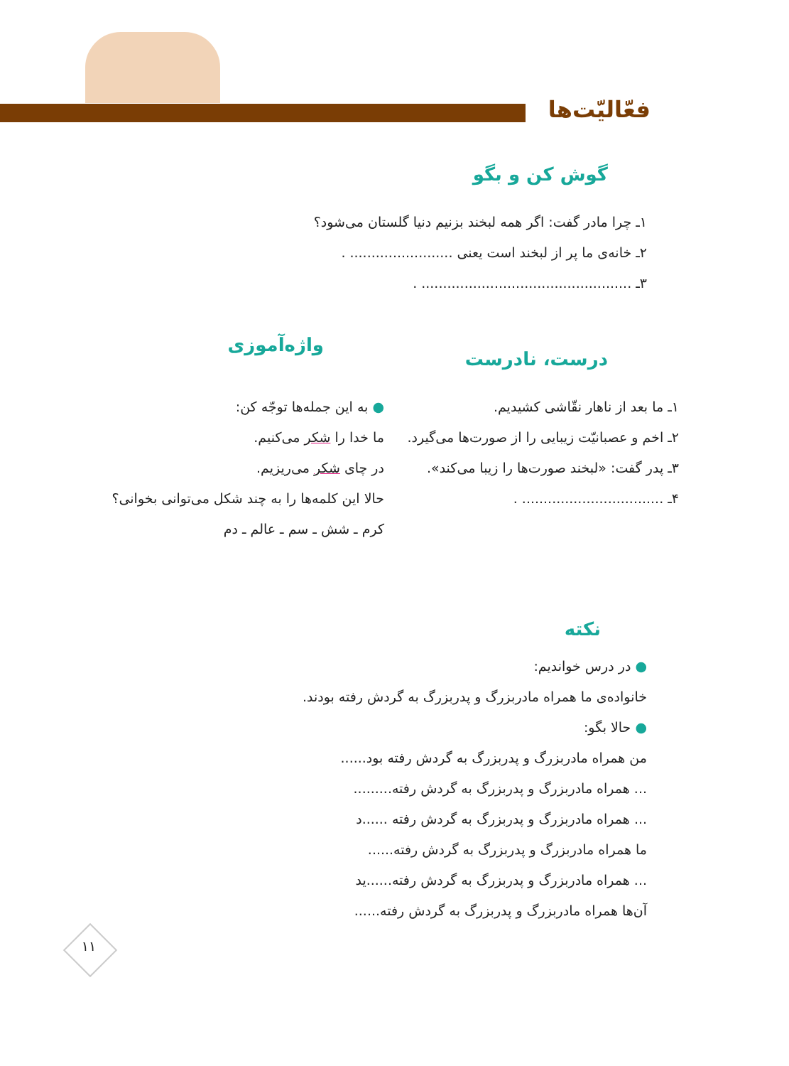فعّالیّت‌ها
گوش کن و بگو
۱ـ چرا مادر گفت: اگر همه لبخند بزنیم دنیا گلستان می‌شود؟
۲ـ خانه‌ی ما پر از لبخند است یعنی ........................ .
۳ـ ................................................. .
درست، نادرست
واژه‌آموزی
۱ـ ما بعد از ناهار نقّاشی کشیدیم.
۲ـ اخم و عصبانیّت زیبایی را از صورت‌ها می‌گیرد.
۳ـ پدر گفت: «لبخند صورت‌ها را زیبا می‌کند».
۴ـ ................................. .
● به این جمله‌ها توجّه کن:
ما خدا را شکر می‌کنیم.
در چای شکر می‌ریزیم.
حالا این کلمه‌ها را به چند شکل می‌توانی بخوانی؟
کرم ـ شش ـ سم ـ عالم ـ دم
نکته
● در درس خواندیم:
خانواده‌ی ما همراه مادربزرگ و پدربزرگ به گردش رفته بودند.
● حالا بگو:
من همراه مادربزرگ و پدربزرگ به گردش رفته بود......
... همراه مادربزرگ و پدربزرگ به گردش رفته.........
... همراه مادربزرگ و پدربزرگ به گردش رفته ......د
ما همراه مادربزرگ و پدربزرگ به گردش رفته......
... همراه مادربزرگ و پدربزرگ به گردش رفته......ید
آن‌ها همراه مادربزرگ و پدربزرگ به گردش رفته......
۱۱